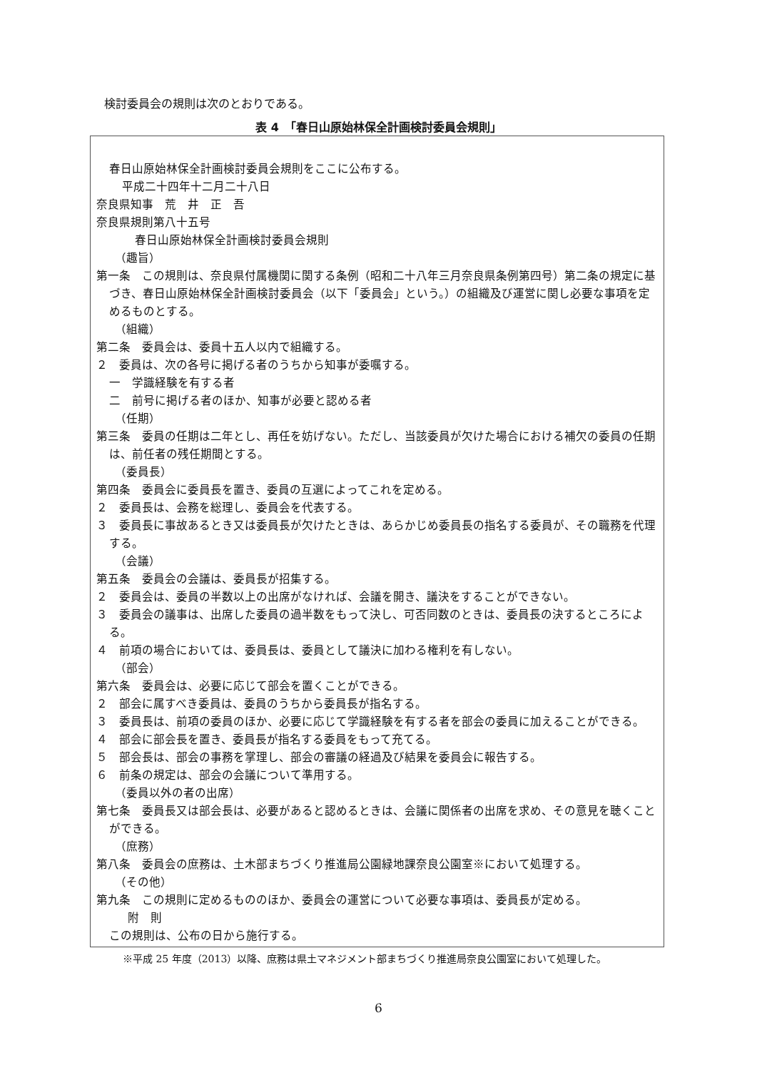検討委員会の規則は次のとおりである。
表 4　「春日山原始林保全計画検討委員会規則」
春日山原始林保全計画検討委員会規則をここに公布する。
平成二十四年十二月二十八日
奈良県知事　荒　井　正　吾
奈良県規則第八十五号
春日山原始林保全計画検討委員会規則
（趣旨）
第一条　この規則は、奈良県付属機関に関する条例（昭和二十八年三月奈良県条例第四号）第二条の規定に基づき、春日山原始林保全計画検討委員会（以下「委員会」という。）の組織及び運営に関し必要な事項を定めるものとする。
（組織）
第二条　委員会は、委員十五人以内で組織する。
２　委員は、次の各号に掲げる者のうちから知事が委嘱する。
一　学識経験を有する者
二　前号に掲げる者のほか、知事が必要と認める者
（任期）
第三条　委員の任期は二年とし、再任を妨げない。ただし、当該委員が欠けた場合における補欠の委員の任期は、前任者の残任期間とする。
（委員長）
第四条　委員会に委員長を置き、委員の互選によってこれを定める。
２　委員長は、会務を総理し、委員会を代表する。
３　委員長に事故あるとき又は委員長が欠けたときは、あらかじめ委員長の指名する委員が、その職務を代理する。
（会議）
第五条　委員会の会議は、委員長が招集する。
２　委員会は、委員の半数以上の出席がなければ、会議を開き、議決をすることができない。
３　委員会の議事は、出席した委員の過半数をもって決し、可否同数のときは、委員長の決するところによる。
４　前項の場合においては、委員長は、委員として議決に加わる権利を有しない。
（部会）
第六条　委員会は、必要に応じて部会を置くことができる。
２　部会に属すべき委員は、委員のうちから委員長が指名する。
３　委員長は、前項の委員のほか、必要に応じて学識経験を有する者を部会の委員に加えることができる。
４　部会に部会長を置き、委員長が指名する委員をもって充てる。
５　部会長は、部会の事務を掌理し、部会の審議の経過及び結果を委員会に報告する。
６　前条の規定は、部会の会議について準用する。
（委員以外の者の出席）
第七条　委員長又は部会長は、必要があると認めるときは、会議に関係者の出席を求め、その意見を聴くことができる。
（庶務）
第八条　委員会の庶務は、土木部まちづくり推進局公園緑地課奈良公園室※において処理する。
（その他）
第九条　この規則に定めるもののほか、委員会の運営について必要な事項は、委員長が定める。
附　則
この規則は、公布の日から施行する。
※平成 25 年度（2013）以降、庶務は県土マネジメント部まちづくり推進局奈良公園室において処理した。
6